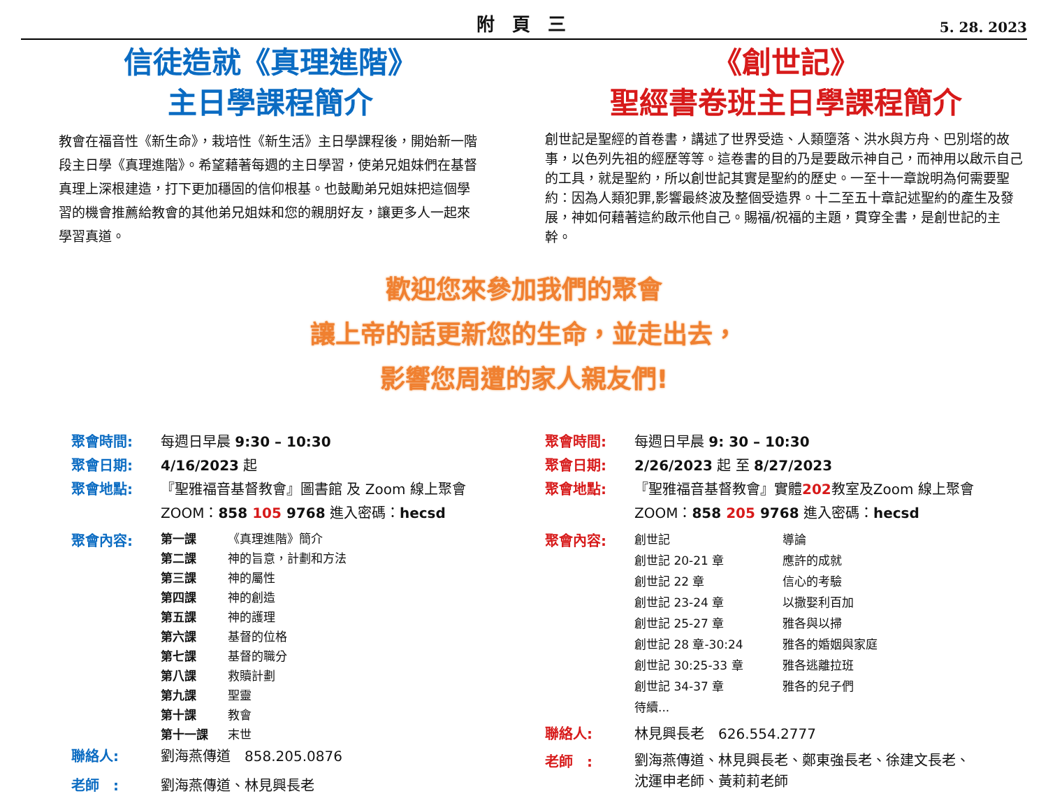附 頁 三
5. 28. 2023
信徒造就《真理進階》
主日學課程簡介
教會在福音性《新生命》，栽培性《新生活》主日學課程後，開始新一階段主日學《真理進階》。希望藉著每週的主日學習，使弟兄姐妹們在基督真理上深根建造，打下更加穩固的信仰根基。也鼓勵弟兄姐妹把這個學習的機會推薦給教會的其他弟兄姐妹和您的親朋好友，讓更多人一起來學習真道。
《創世記》
聖經書卷班主日學課程簡介
創世記是聖經的首卷書，講述了世界受造、人類墮落、洪水與方舟、巴別塔的故事，以色列先祖的經歷等等。這卷書的目的乃是要啟示神自己，而神用以啟示自己的工具，就是聖約，所以創世記其實是聖約的歷史。一至十一章說明為何需要聖約：因為人類犯罪,影響最終波及整個受造界。十二至五十章記述聖約的產生及發展，神如何藉著這約啟示他自己。賜福/祝福的主題，貫穿全書，是創世記的主幹。
歡迎您來參加我們的聚會
讓上帝的話更新您的生命，並走出去，
影響您周遭的家人親友們!
聚會時間: 每週日早晨 9:30 – 10:30
聚會日期: 4/16/2023 起
聚會地點: 『聖雅福音基督教會』圖書館 及 Zoom 線上聚會
ZOOM：858 105 9768 進入密碼：hecsd
聚會內容:
第一課 《真理進階》簡介
第二課 神的旨意，計劃和方法
第三課 神的屬性
第四課 神的創造
第五課 神的護理
第六課 基督的位格
第七課 基督的職分
第八課 救贖計劃
第九課 聖靈
第十課 教會
第十一課 末世
聯絡人: 劉海燕傳道　858.205.0876
老師　: 劉海燕傳道、林見興長老
聚會時間: 每週日早晨 9: 30 – 10:30
聚會日期: 2/26/2023 起 至 8/27/2023
聚會地點: 『聖雅福音基督教會』實體202教室及Zoom 線上聚會
ZOOM：858 205 9768 進入密碼：hecsd
聚會內容:
創世記 導論
創世記 20-21 章 應許的成就
創世記 22 章 信心的考驗
創世記 23-24 章 以撒娶利百加
創世記 25-27 章 雅各與以掃
創世記 28 章-30:24 雅各的婚姻與家庭
創世記 30:25-33 章 雅各逃離拉班
創世記 34-37 章 雅各的兒子們
待續...
聯絡人: 林見興長老　626.554.2777
老師　: 劉海燕傳道、林見興長老、鄭東強長老、徐建文長老、
沈運申老師、黃莉莉老師